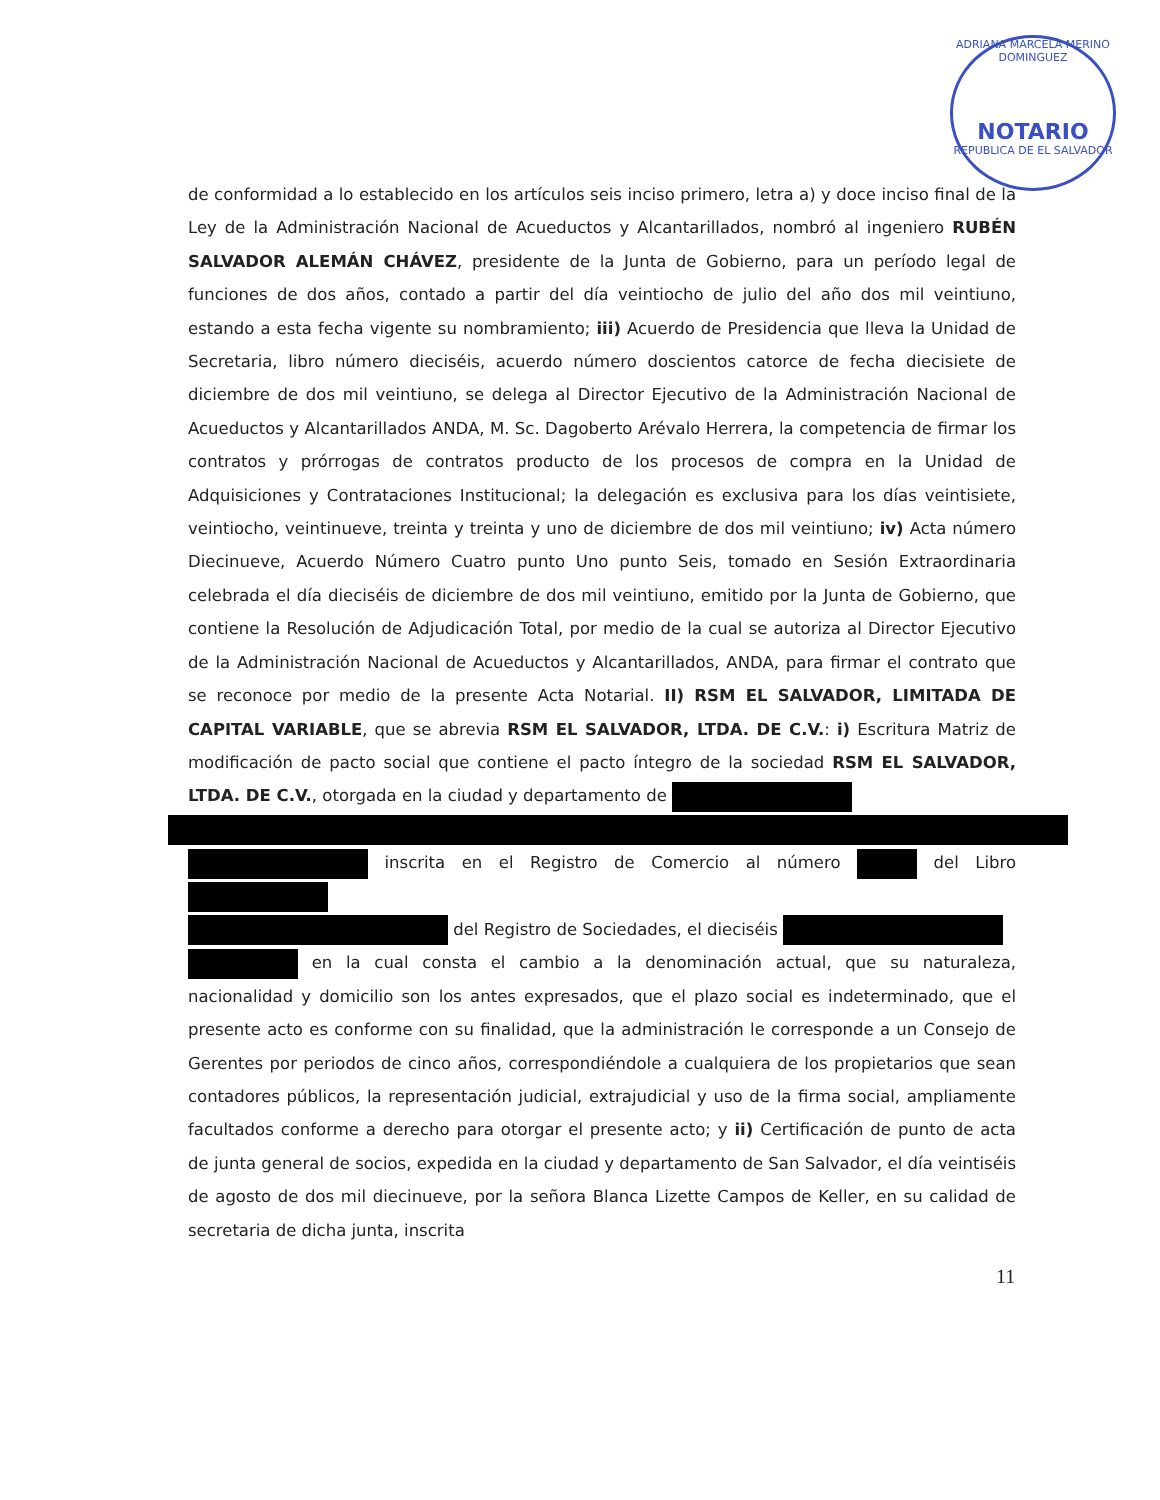ADRIANA MARCELA MERINO DOMINGUEZ
NOTARIO
REPUBLICA DE EL SALVADOR
de conformidad a lo establecido en los artículos seis inciso primero, letra a) y doce inciso final de la Ley de la Administración Nacional de Acueductos y Alcantarillados, nombró al ingeniero RUBÉN SALVADOR ALEMÁN CHÁVEZ, presidente de la Junta de Gobierno, para un período legal de funciones de dos años, contado a partir del día veintiocho de julio del año dos mil veintiuno, estando a esta fecha vigente su nombramiento; iii) Acuerdo de Presidencia que lleva la Unidad de Secretaria, libro número dieciséis, acuerdo número doscientos catorce de fecha diecisiete de diciembre de dos mil veintiuno, se delega al Director Ejecutivo de la Administración Nacional de Acueductos y Alcantarillados ANDA, M. Sc. Dagoberto Arévalo Herrera, la competencia de firmar los contratos y prórrogas de contratos producto de los procesos de compra en la Unidad de Adquisiciones y Contrataciones Institucional; la delegación es exclusiva para los días veintisiete, veintiocho, veintinueve, treinta y treinta y uno de diciembre de dos mil veintiuno; iv) Acta número Diecinueve, Acuerdo Número Cuatro punto Uno punto Seis, tomado en Sesión Extraordinaria celebrada el día dieciséis de diciembre de dos mil veintiuno, emitido por la Junta de Gobierno, que contiene la Resolución de Adjudicación Total, por medio de la cual se autoriza al Director Ejecutivo de la Administración Nacional de Acueductos y Alcantarillados, ANDA, para firmar el contrato que se reconoce por medio de la presente Acta Notarial. II) RSM EL SALVADOR, LIMITADA DE CAPITAL VARIABLE, que se abrevia RSM EL SALVADOR, LTDA. DE C.V.: i) Escritura Matriz de modificación de pacto social que contiene el pacto íntegro de la sociedad RSM EL SALVADOR, LTDA. DE C.V., otorgada en la ciudad y departamento de
inscrita en el Registro de Comercio al número del Libro
del Registro de Sociedades, el dieciséis
en la cual consta el cambio a la denominación actual, que su naturaleza, nacionalidad y domicilio son los antes expresados, que el plazo social es indeterminado, que el presente acto es conforme con su finalidad, que la administración le corresponde a un Consejo de Gerentes por periodos de cinco años, correspondiéndole a cualquiera de los propietarios que sean contadores públicos, la representación judicial, extrajudicial y uso de la firma social, ampliamente facultados conforme a derecho para otorgar el presente acto; y ii) Certificación de punto de acta de junta general de socios, expedida en la ciudad y departamento de San Salvador, el día veintiséis de agosto de dos mil diecinueve, por la señora Blanca Lizette Campos de Keller, en su calidad de secretaria de dicha junta, inscrita
11